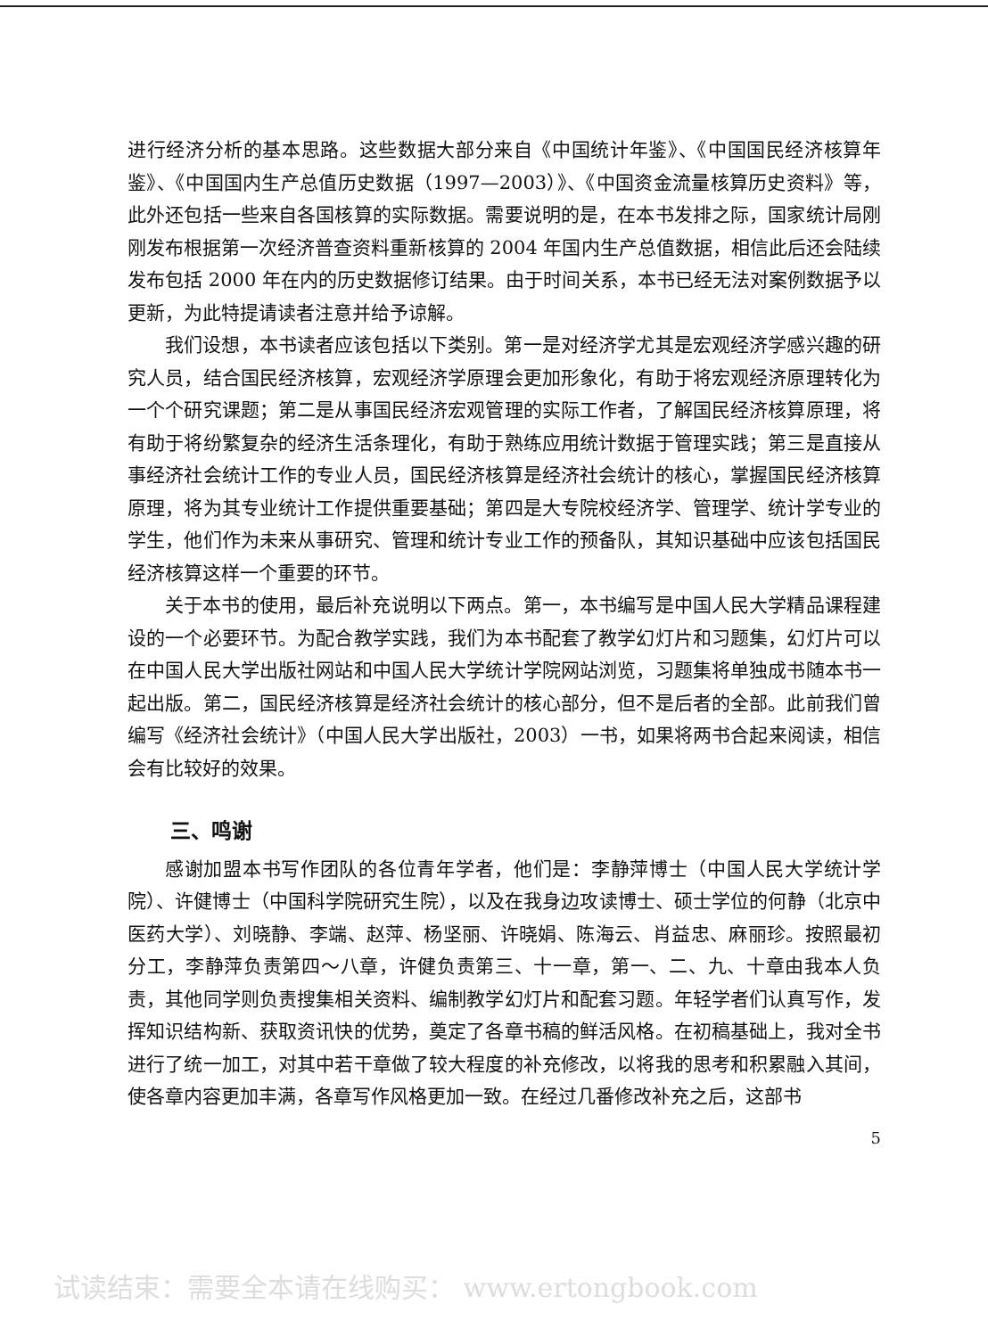进行经济分析的基本思路。这些数据大部分来自《中国统计年鉴》、《中国国民经济核算年鉴》、《中国国内生产总值历史数据（1997—2003）》、《中国资金流量核算历史资料》等，此外还包括一些来自各国核算的实际数据。需要说明的是，在本书发排之际，国家统计局刚刚发布根据第一次经济普查资料重新核算的 2004 年国内生产总值数据，相信此后还会陆续发布包括 2000 年在内的历史数据修订结果。由于时间关系，本书已经无法对案例数据予以更新，为此特提请读者注意并给予谅解。
我们设想，本书读者应该包括以下类别。第一是对经济学尤其是宏观经济学感兴趣的研究人员，结合国民经济核算，宏观经济学原理会更加形象化，有助于将宏观经济原理转化为一个个研究课题；第二是从事国民经济宏观管理的实际工作者，了解国民经济核算原理，将有助于将纷繁复杂的经济生活条理化，有助于熟练应用统计数据于管理实践；第三是直接从事经济社会统计工作的专业人员，国民经济核算是经济社会统计的核心，掌握国民经济核算原理，将为其专业统计工作提供重要基础；第四是大专院校经济学、管理学、统计学专业的学生，他们作为未来从事研究、管理和统计专业工作的预备队，其知识基础中应该包括国民经济核算这样一个重要的环节。
关于本书的使用，最后补充说明以下两点。第一，本书编写是中国人民大学精品课程建设的一个必要环节。为配合教学实践，我们为本书配套了教学幻灯片和习题集，幻灯片可以在中国人民大学出版社网站和中国人民大学统计学院网站浏览，习题集将单独成书随本书一起出版。第二，国民经济核算是经济社会统计的核心部分，但不是后者的全部。此前我们曾编写《经济社会统计》（中国人民大学出版社，2003）一书，如果将两书合起来阅读，相信会有比较好的效果。
三、鸣谢
感谢加盟本书写作团队的各位青年学者，他们是：李静萍博士（中国人民大学统计学院）、许健博士（中国科学院研究生院），以及在我身边攻读博士、硕士学位的何静（北京中医药大学）、刘晓静、李端、赵萍、杨坚丽、许晓娟、陈海云、肖益忠、麻丽珍。按照最初分工，李静萍负责第四～八章，许健负责第三、十一章，第一、二、九、十章由我本人负责，其他同学则负责搜集相关资料、编制教学幻灯片和配套习题。年轻学者们认真写作，发挥知识结构新、获取资讯快的优势，奠定了各章书稿的鲜活风格。在初稿基础上，我对全书进行了统一加工，对其中若干章做了较大程度的补充修改，以将我的思考和积累融入其间，使各章内容更加丰满，各章写作风格更加一致。在经过几番修改补充之后，这部书
5
试读结束：需要全本请在线购买： www.ertongbook.com